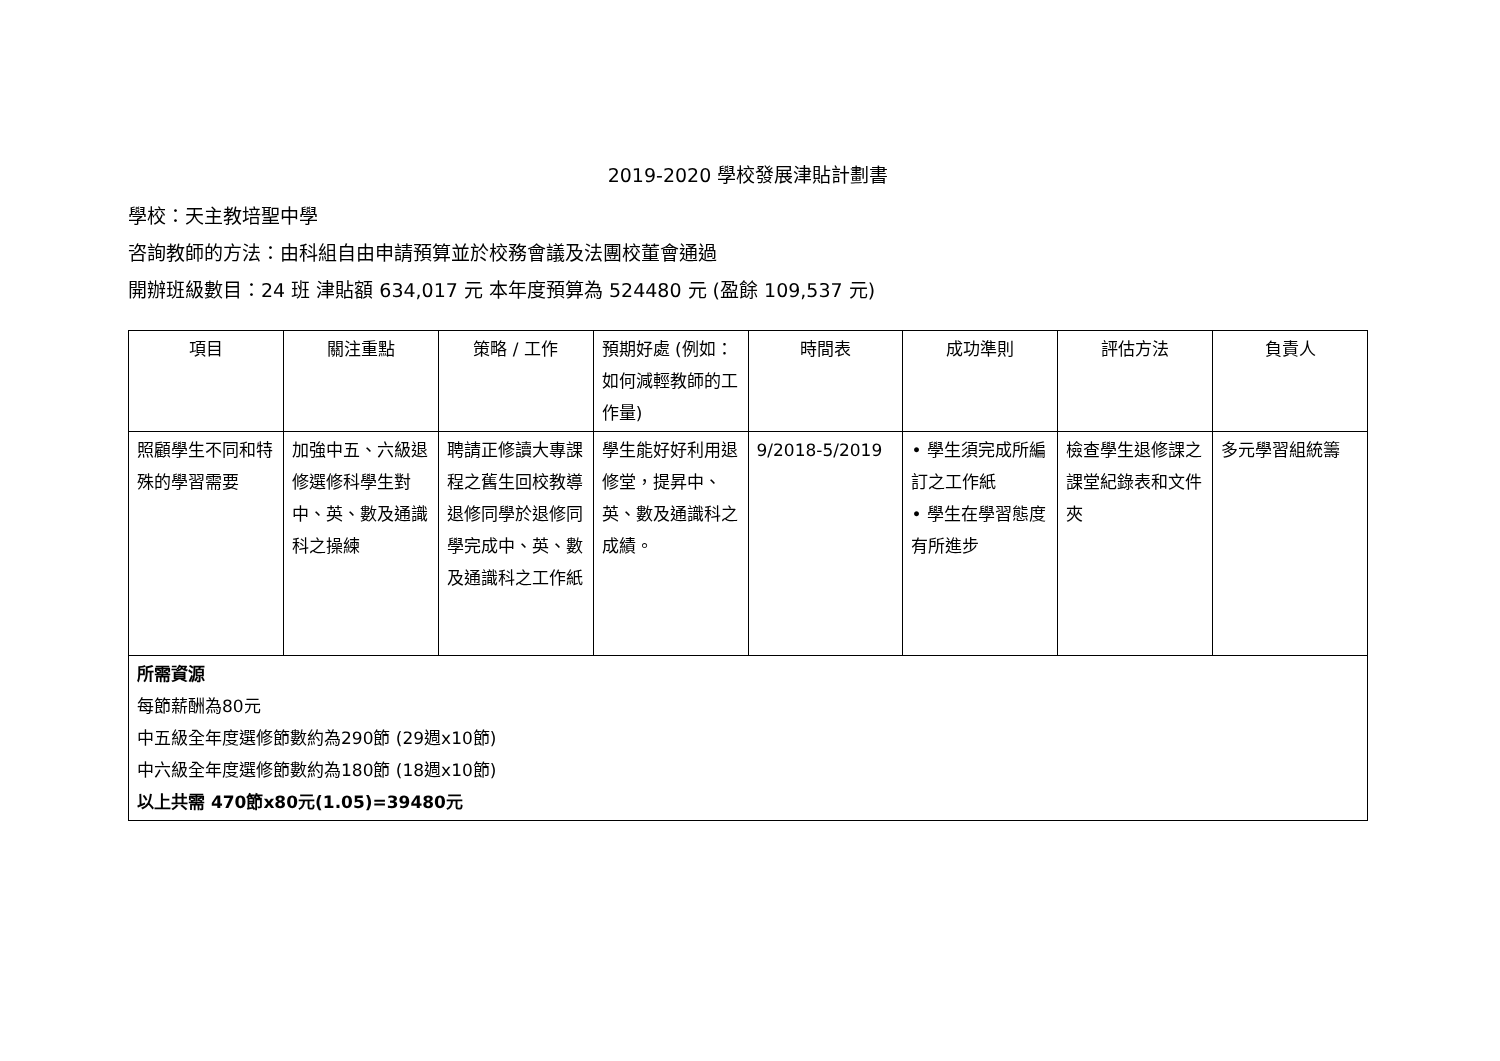2019-2020 學校發展津貼計劃書
學校：天主教培聖中學
咨詢教師的方法：由科組自由申請預算並於校務會議及法團校董會通過
開辦班級數目：24 班 津貼額 634,017 元 本年度預算為 524480 元 (盈餘 109,537 元)
| 項目 | 關注重點 | 策略 / 工作 | 預期好處 (例如：如何減輕教師的工作量) | 時間表 | 成功準則 | 評估方法 | 負責人 |
| --- | --- | --- | --- | --- | --- | --- | --- |
| 照顧學生不同和特殊的學習需要 | 加強中五、六級退修選修科學生對中、英、數及通識科之操練 | 聘請正修讀大專課程之舊生回校教導退修同學於退修同學完成中、英、數及通識科之工作紙 | 學生能好好利用退修堂，提昇中、英、數及通識科之成績。 | 9/2018-5/2019 | • 學生須完成所編訂之工作紙 • 學生在學習態度有所進步 | 檢查學生退修課之課堂紀錄表和文件夾 | 多元學習組統籌 |
| 所需資源 每節薪酬為80元 中五級全年度選修節數約為290節 (29週x10節) 中六級全年度選修節數約為180節 (18週x10節) 以上共需 470節x80元(1.05)=39480元 | | | | | | | |